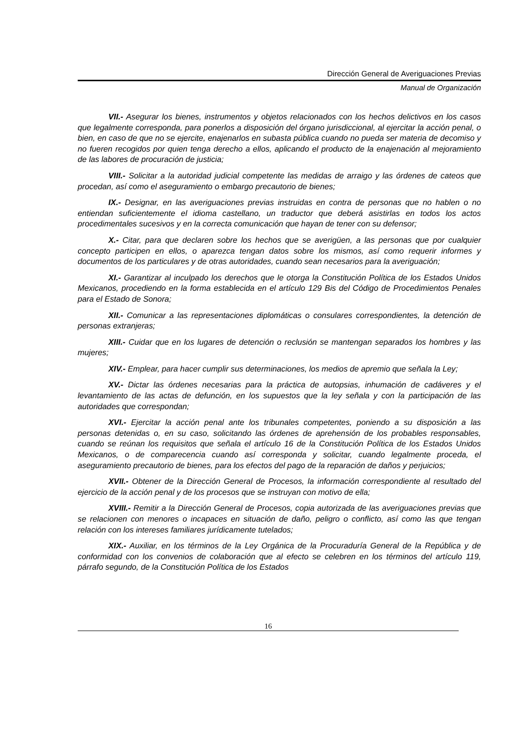Dirección General de Averiguaciones Previas
Manual de Organización
VII.- Asegurar los bienes, instrumentos y objetos relacionados con los hechos delictivos en los casos que legalmente corresponda, para ponerlos a disposición del órgano jurisdiccional, al ejercitar la acción penal, o bien, en caso de que no se ejercite, enajenarlos en subasta pública cuando no pueda ser materia de decomiso y no fueren recogidos por quien tenga derecho a ellos, aplicando el producto de la enajenación al mejoramiento de las labores de procuración de justicia;
VIII.- Solicitar a la autoridad judicial competente las medidas de arraigo y las órdenes de cateos que procedan, así como el aseguramiento o embargo precautorio de bienes;
IX.- Designar, en las averiguaciones previas instruidas en contra de personas que no hablen o no entiendan suficientemente el idioma castellano, un traductor que deberá asistirlas en todos los actos procedimentales sucesivos y en la correcta comunicación que hayan de tener con su defensor;
X.- Citar, para que declaren sobre los hechos que se averigüen, a las personas que por cualquier concepto participen en ellos, o aparezca tengan datos sobre los mismos, así como requerir informes y documentos de los particulares y de otras autoridades, cuando sean necesarios para la averiguación;
XI.- Garantizar al inculpado los derechos que le otorga la Constitución Política de los Estados Unidos Mexicanos, procediendo en la forma establecida en el artículo 129 Bis del Código de Procedimientos Penales para el Estado de Sonora;
XII.- Comunicar a las representaciones diplomáticas o consulares correspondientes, la detención de personas extranjeras;
XIII.- Cuidar que en los lugares de detención o reclusión se mantengan separados los hombres y las mujeres;
XIV.- Emplear, para hacer cumplir sus determinaciones, los medios de apremio que señala la Ley;
XV.- Dictar las órdenes necesarias para la práctica de autopsias, inhumación de cadáveres y el levantamiento de las actas de defunción, en los supuestos que la ley señala y con la participación de las autoridades que correspondan;
XVI.- Ejercitar la acción penal ante los tribunales competentes, poniendo a su disposición a las personas detenidas o, en su caso, solicitando las órdenes de aprehensión de los probables responsables, cuando se reúnan los requisitos que señala el artículo 16 de la Constitución Política de los Estados Unidos Mexicanos, o de comparecencia cuando así corresponda y solicitar, cuando legalmente proceda, el aseguramiento precautorio de bienes, para los efectos del pago de la reparación de daños y perjuicios;
XVII.- Obtener de la Dirección General de Procesos, la información correspondiente al resultado del ejercicio de la acción penal y de los procesos que se instruyan con motivo de ella;
XVIII.- Remitir a la Dirección General de Procesos, copia autorizada de las averiguaciones previas que se relacionen con menores o incapaces en situación de daño, peligro o conflicto, así como las que tengan relación con los intereses familiares jurídicamente tutelados;
XIX.- Auxiliar, en los términos de la Ley Orgánica de la Procuraduría General de la República y de conformidad con los convenios de colaboración que al efecto se celebren en los términos del artículo 119, párrafo segundo, de la Constitución Política de los Estados
16